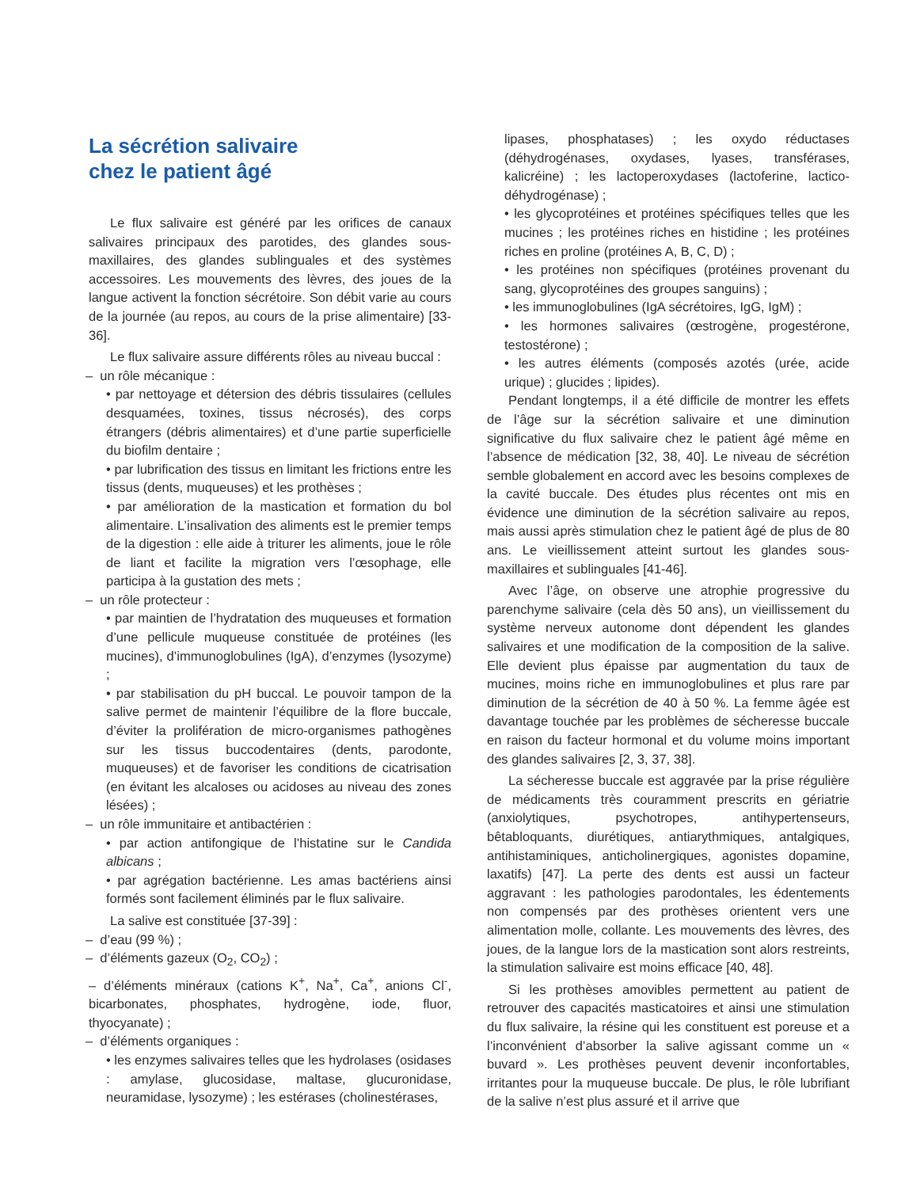La sécrétion salivaire
chez le patient âgé
Le flux salivaire est généré par les orifices de canaux salivaires principaux des parotides, des glandes sous-maxillaires, des glandes sublinguales et des systèmes accessoires. Les mouvements des lèvres, des joues de la langue activent la fonction sécrétoire. Son débit varie au cours de la journée (au repos, au cours de la prise alimentaire) [33-36].
Le flux salivaire assure différents rôles au niveau buccal :
– un rôle mécanique :
• par nettoyage et détersion des débris tissulaires (cellules desquamées, toxines, tissus nécrosés), des corps étrangers (débris alimentaires) et d’une partie superficielle du biofilm dentaire ;
• par lubrification des tissus en limitant les frictions entre les tissus (dents, muqueuses) et les prothèses ;
• par amélioration de la mastication et formation du bol alimentaire. L’insalivation des aliments est le premier temps de la digestion : elle aide à triturer les aliments, joue le rôle de liant et facilite la migration vers l’œsophage, elle participa à la gustation des mets ;
– un rôle protecteur :
• par maintien de l’hydratation des muqueuses et formation d’une pellicule muqueuse constituée de protéines (les mucines), d’immunoglobulines (IgA), d’enzymes (lysozyme) ;
• par stabilisation du pH buccal. Le pouvoir tampon de la salive permet de maintenir l’équilibre de la flore buccale, d’éviter la prolifération de micro-organismes pathogènes sur les tissus buccodentaires (dents, parodonte, muqueuses) et de favoriser les conditions de cicatrisation (en évitant les alcaloses ou acidoses au niveau des zones lésées) ;
– un rôle immunitaire et antibactérien :
• par action antifongique de l’histatine sur le Candida albicans ;
• par agrégation bactérienne. Les amas bactériens ainsi formés sont facilement éliminés par le flux salivaire.
La salive est constituée [37-39] :
– d’eau (99 %) ;
– d’éléments gazeux (O<sub>2</sub>, CO<sub>2</sub>) ;
– d’éléments minéraux (cations K<sup>+</sup>, Na<sup>+</sup>, Ca<sup>+</sup>, anions Cl<sup>-</sup>, bicarbonates, phosphates, hydrogène, iode, fluor, thyocyanate) ;
– d’éléments organiques :
• les enzymes salivaires telles que les hydrolases (osidases : amylase, glucosidase, maltase, glucuronidase, neuramidase, lysozyme) ; les estérases (cholinestérases,
lipases, phosphatases) ; les oxydo réductases (déhydrogénases, oxydases, lyases, transférases, kalicréine) ; les lactoperoxydases (lactoferine, lactico-déhydrogénase) ;
• les glycoprotéines et protéines spécifiques telles que les mucines ; les protéines riches en histidine ; les protéines riches en proline (protéines A, B, C, D) ;
• les protéines non spécifiques (protéines provenant du sang, glycoprotéines des groupes sanguins) ;
• les immunoglobulines (IgA sécrétoires, IgG, IgM) ;
• les hormones salivaires (œstrogène, progestérone, testostérone) ;
• les autres éléments (composés azotés (urée, acide urique) ; glucides ; lipides).
Pendant longtemps, il a été difficile de montrer les effets de l’âge sur la sécrétion salivaire et une diminution significative du flux salivaire chez le patient âgé même en l’absence de médication [32, 38, 40]. Le niveau de sécrétion semble globalement en accord avec les besoins complexes de la cavité buccale. Des études plus récentes ont mis en évidence une diminution de la sécrétion salivaire au repos, mais aussi après stimulation chez le patient âgé de plus de 80 ans. Le vieillissement atteint surtout les glandes sous-maxillaires et sublinguales [41-46].
Avec l’âge, on observe une atrophie progressive du parenchyme salivaire (cela dès 50 ans), un vieillissement du système nerveux autonome dont dépendent les glandes salivaires et une modification de la composition de la salive. Elle devient plus épaisse par augmentation du taux de mucines, moins riche en immunoglobulines et plus rare par diminution de la sécrétion de 40 à 50 %. La femme âgée est davantage touchée par les problèmes de sécheresse buccale en raison du facteur hormonal et du volume moins important des glandes salivaires [2, 3, 37, 38].
La sécheresse buccale est aggravée par la prise régulière de médicaments très couramment prescrits en gériatrie (anxiolytiques, psychotropes, antihypertenseurs, bêtabloquants, diurétiques, antiarythmiques, antalgiques, antihistaminiques, anticholinergiques, agonistes dopamine, laxatifs) [47]. La perte des dents est aussi un facteur aggravant : les pathologies parodontales, les édentements non compensés par des prothèses orientent vers une alimentation molle, collante. Les mouvements des lèvres, des joues, de la langue lors de la mastication sont alors restreints, la stimulation salivaire est moins efficace [40, 48].
Si les prothèses amovibles permettent au patient de retrouver des capacités masticatoires et ainsi une stimulation du flux salivaire, la résine qui les constituent est poreuse et a l’inconvénient d’absorber la salive agissant comme un « buvard ». Les prothèses peuvent devenir inconfortables, irritantes pour la muqueuse buccale. De plus, le rôle lubrifiant de la salive n’est plus assuré et il arrive que